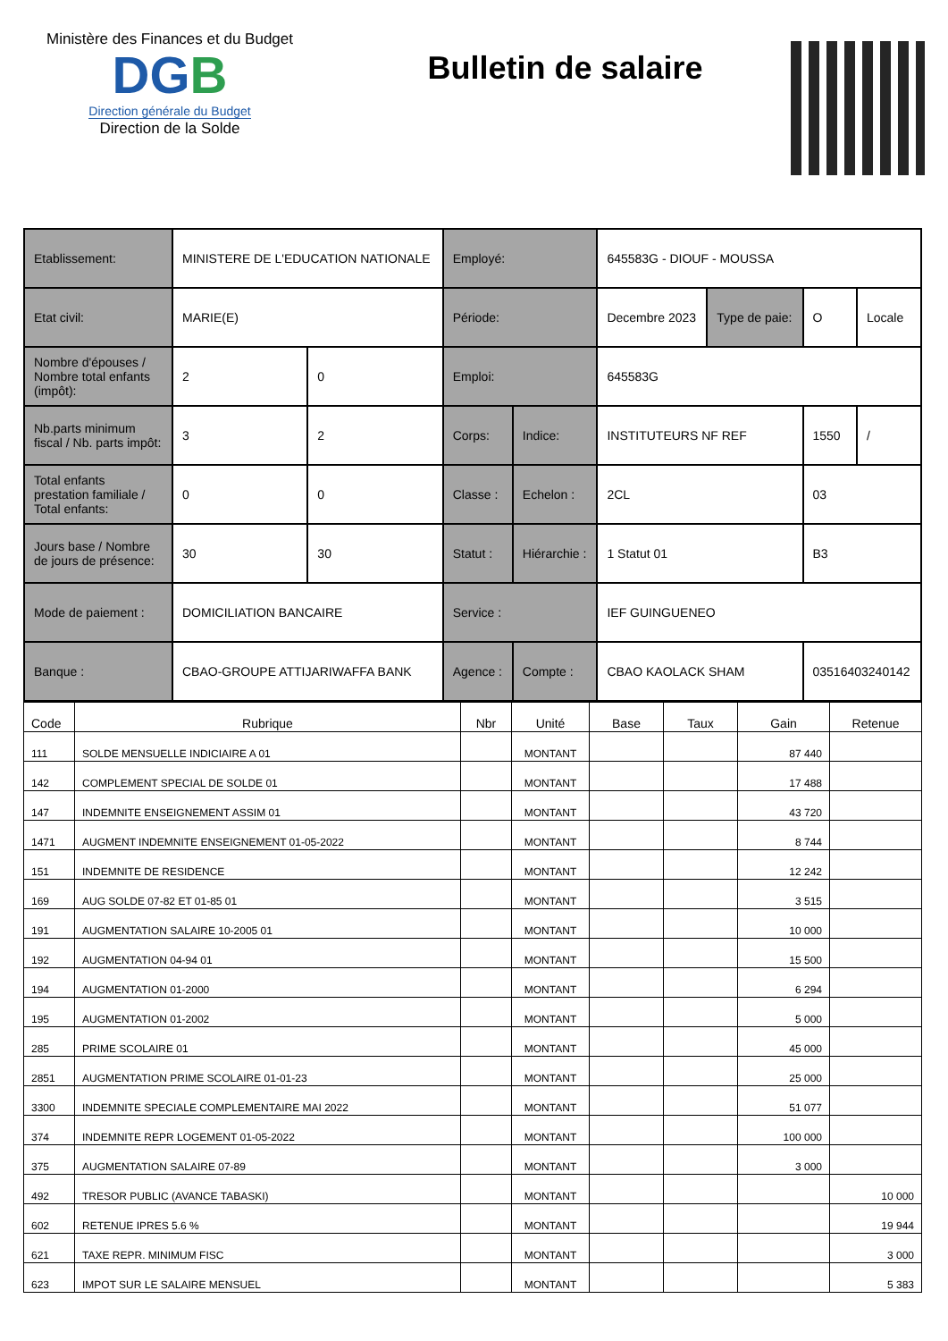Ministère des Finances et du Budget
DGB
Direction générale du Budget
Direction de la Solde
Bulletin de salaire
| Etablissement: | MINISTERE DE L'EDUCATION NATIONALE | | Employé: | | 645583G - DIOUF - MOUSSA | | | |
| Etat civil: | MARIE(E) | | Période: | | Decembre 2023 | Type de paie: | O | Locale |
| Nombre d'épouses / Nombre total enfants (impôt): | 2 | 0 | Emploi: | | 645583G | | | |
| Nb.parts minimum fiscal / Nb. parts impôt: | 3 | 2 | Corps: | Indice: | INSTITUTEURS NF REF | | 1550 | / |
| Total enfants prestation familiale / Total enfants: | 0 | 0 | Classe : | Echelon : | 2CL | | 03 | |
| Jours base / Nombre de jours de présence: | 30 | 30 | Statut : | Hiérarchie : | 1 Statut 01 | | B3 | |
| Mode de paiement : | DOMICILIATION BANCAIRE | | Service : | | IEF GUINGUENEO | | | |
| Banque : | CBAO-GROUPE ATTIJARIWAFFA BANK | | Agence : | Compte : | CBAO KAOLACK SHAM | | 03516403240142 | |
| Code | Rubrique | Nbr | Unité | Base | Taux | Gain | Retenue |
| --- | --- | --- | --- | --- | --- | --- | --- |
| 111 | SOLDE MENSUELLE INDICIAIRE A 01 | | MONTANT | | | 87 440 | |
| 142 | COMPLEMENT SPECIAL DE SOLDE 01 | | MONTANT | | | 17 488 | |
| 147 | INDEMNITE ENSEIGNEMENT ASSIM 01 | | MONTANT | | | 43 720 | |
| 1471 | AUGMENT INDEMNITE ENSEIGNEMENT 01-05-2022 | | MONTANT | | | 8 744 | |
| 151 | INDEMNITE DE RESIDENCE | | MONTANT | | | 12 242 | |
| 169 | AUG SOLDE 07-82 ET 01-85 01 | | MONTANT | | | 3 515 | |
| 191 | AUGMENTATION SALAIRE 10-2005 01 | | MONTANT | | | 10 000 | |
| 192 | AUGMENTATION 04-94 01 | | MONTANT | | | 15 500 | |
| 194 | AUGMENTATION 01-2000 | | MONTANT | | | 6 294 | |
| 195 | AUGMENTATION 01-2002 | | MONTANT | | | 5 000 | |
| 285 | PRIME SCOLAIRE 01 | | MONTANT | | | 45 000 | |
| 2851 | AUGMENTATION PRIME SCOLAIRE 01-01-23 | | MONTANT | | | 25 000 | |
| 3300 | INDEMNITE SPECIALE COMPLEMENTAIRE MAI 2022 | | MONTANT | | | 51 077 | |
| 374 | INDEMNITE REPR LOGEMENT 01-05-2022 | | MONTANT | | | 100 000 | |
| 375 | AUGMENTATION SALAIRE 07-89 | | MONTANT | | | 3 000 | |
| 492 | TRESOR PUBLIC (AVANCE TABASKI) | | MONTANT | | | | 10 000 |
| 602 | RETENUE IPRES 5.6 % | | MONTANT | | | | 19 944 |
| 621 | TAXE REPR. MINIMUM FISC | | MONTANT | | | | 3 000 |
| 623 | IMPOT SUR LE SALAIRE MENSUEL | | MONTANT | | | | 5 383 |